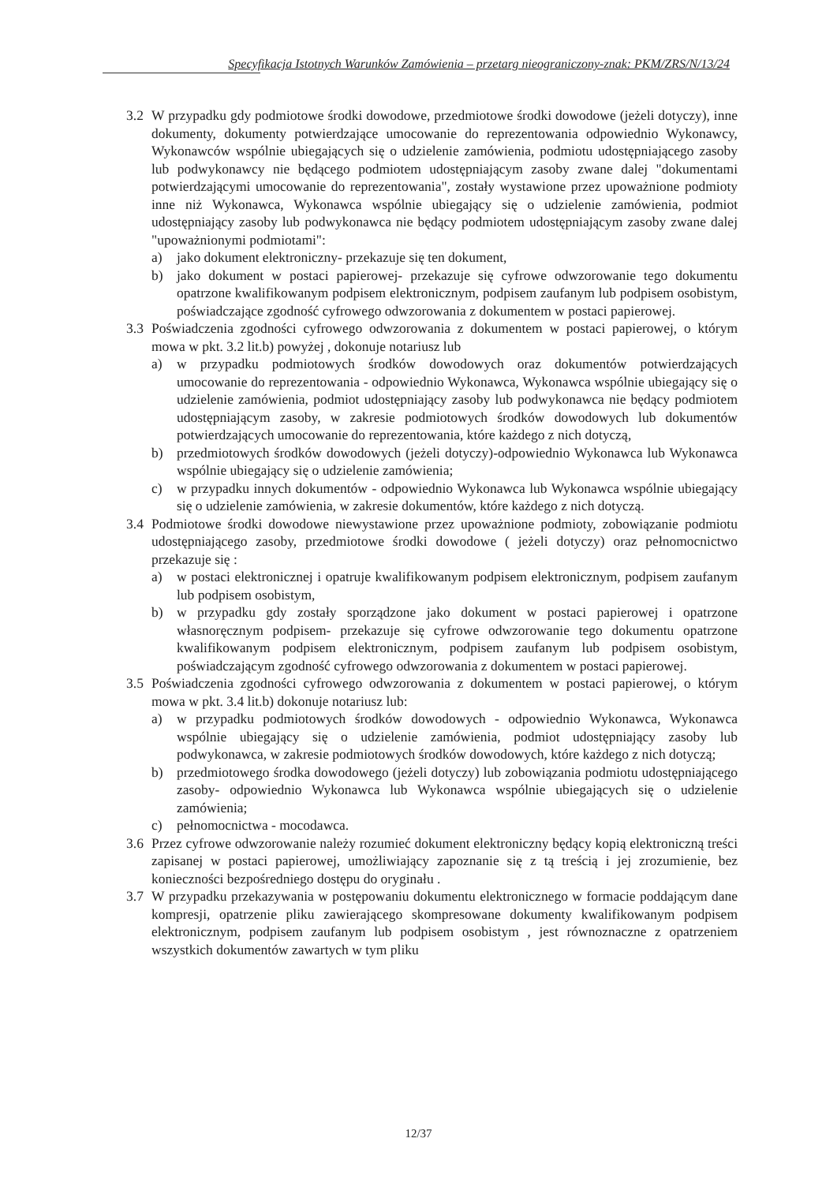Specyfikacja Istotnych Warunków Zamówienia – przetarg nieograniczony-znak: PKM/ZRS/N/13/24
3.2 W przypadku gdy podmiotowe środki dowodowe, przedmiotowe środki dowodowe (jeżeli dotyczy), inne dokumenty, dokumenty potwierdzające umocowanie do reprezentowania odpowiednio Wykonawcy, Wykonawców wspólnie ubiegających się o udzielenie zamówienia, podmiotu udostępniającego zasoby lub podwykonawcy nie będącego podmiotem udostępniającym zasoby zwane dalej "dokumentami potwierdzającymi umocowanie do reprezentowania", zostały wystawione przez upoważnione podmioty inne niż Wykonawca, Wykonawca wspólnie ubiegający się o udzielenie zamówienia, podmiot udostępniający zasoby lub podwykonawca nie będący podmiotem udostępniającym zasoby zwane dalej "upoważnionymi podmiotami":
a) jako dokument elektroniczny- przekazuje się ten dokument,
b) jako dokument w postaci papierowej- przekazuje się cyfrowe odwzorowanie tego dokumentu opatrzone kwalifikowanym podpisem elektronicznym, podpisem zaufanym lub podpisem osobistym, poświadczające zgodność cyfrowego odwzorowania z dokumentem w postaci papierowej.
3.3 Poświadczenia zgodności cyfrowego odwzorowania z dokumentem w postaci papierowej, o którym mowa w pkt. 3.2 lit.b) powyżej , dokonuje notariusz lub
a) w przypadku podmiotowych środków dowodowych oraz dokumentów potwierdzających umocowanie do reprezentowania - odpowiednio Wykonawca, Wykonawca wspólnie ubiegający się o udzielenie zamówienia, podmiot udostępniający zasoby lub podwykonawca nie będący podmiotem udostępniającym zasoby, w zakresie podmiotowych środków dowodowych lub dokumentów potwierdzających umocowanie do reprezentowania, które każdego z nich dotyczą,
b) przedmiotowych środków dowodowych (jeżeli dotyczy)-odpowiednio Wykonawca lub Wykonawca wspólnie ubiegający się o udzielenie zamówienia;
c) w przypadku innych dokumentów - odpowiednio Wykonawca lub Wykonawca wspólnie ubiegający się o udzielenie zamówienia, w zakresie dokumentów, które każdego z nich dotyczą.
3.4 Podmiotowe środki dowodowe niewystawione przez upoważnione podmioty, zobowiązanie podmiotu udostępniającego zasoby, przedmiotowe środki dowodowe ( jeżeli dotyczy) oraz pełnomocnictwo przekazuje się :
a) w postaci elektronicznej i opatruje kwalifikowanym podpisem elektronicznym, podpisem zaufanym lub podpisem osobistym,
b) w przypadku gdy zostały sporządzone jako dokument w postaci papierowej i opatrzone własnoręcznym podpisem- przekazuje się cyfrowe odwzorowanie tego dokumentu opatrzone kwalifikowanym podpisem elektronicznym, podpisem zaufanym lub podpisem osobistym, poświadczającym zgodność cyfrowego odwzorowania z dokumentem w postaci papierowej.
3.5 Poświadczenia zgodności cyfrowego odwzorowania z dokumentem w postaci papierowej, o którym mowa w pkt. 3.4 lit.b) dokonuje notariusz lub:
a) w przypadku podmiotowych środków dowodowych - odpowiednio Wykonawca, Wykonawca wspólnie ubiegający się o udzielenie zamówienia, podmiot udostępniający zasoby lub podwykonawca, w zakresie podmiotowych środków dowodowych, które każdego z nich dotyczą;
b) przedmiotowego środka dowodowego (jeżeli dotyczy) lub zobowiązania podmiotu udostępniającego zasoby- odpowiednio Wykonawca lub Wykonawca wspólnie ubiegających się o udzielenie zamówienia;
c) pełnomocnictwa - mocodawca.
3.6 Przez cyfrowe odwzorowanie należy rozumieć dokument elektroniczny będący kopią elektroniczną treści zapisanej w postaci papierowej, umożliwiający zapoznanie się z tą treścią i jej zrozumienie, bez konieczności bezpośredniego dostępu do oryginału .
3.7 W przypadku przekazywania w postępowaniu dokumentu elektronicznego w formacie poddającym dane kompresji, opatrzenie pliku zawierającego skompresowane dokumenty kwalifikowanym podpisem elektronicznym, podpisem zaufanym lub podpisem osobistym , jest równoznaczne z opatrzeniem wszystkich dokumentów zawartych w tym pliku
12/37